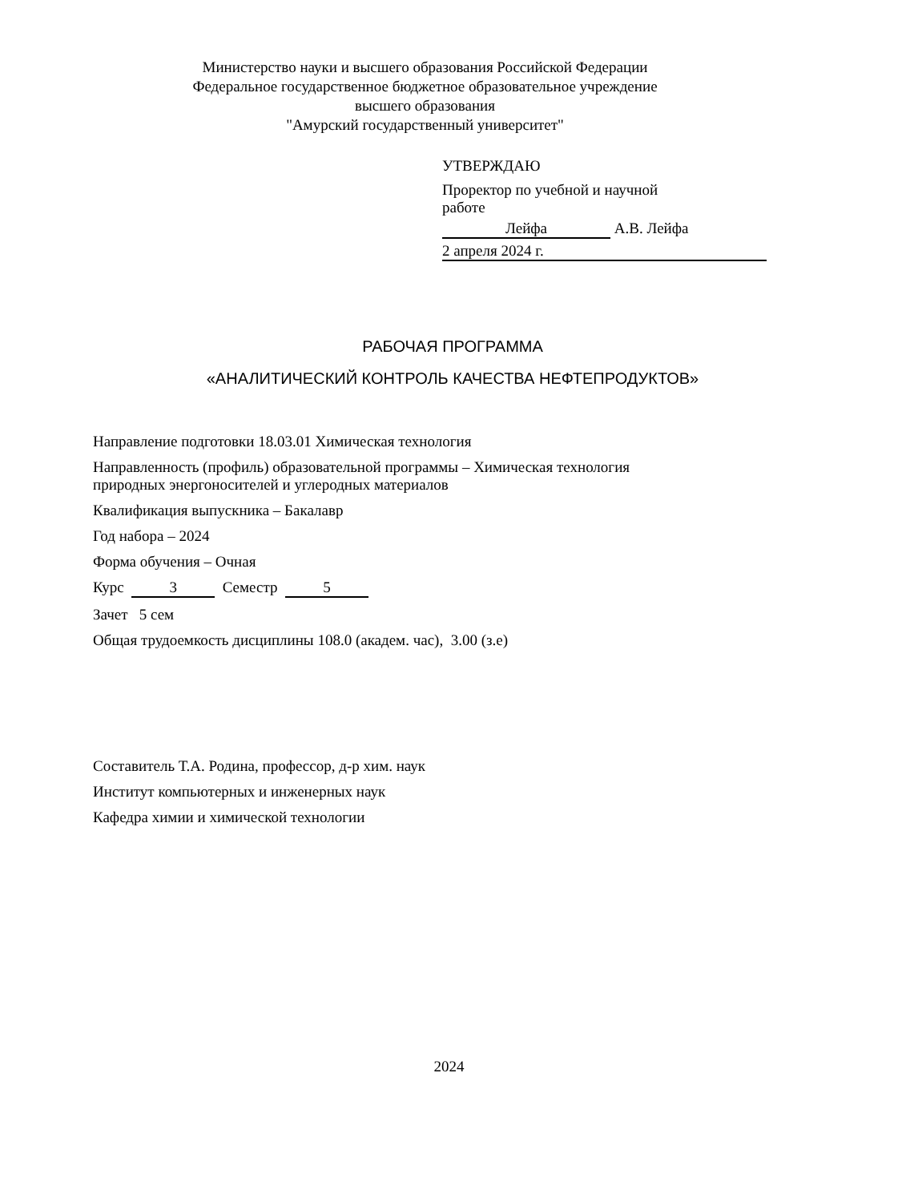Министерство науки и высшего образования Российской Федерации
Федеральное государственное бюджетное образовательное учреждение
высшего образования
"Амурский государственный университет"
УТВЕРЖДАЮ
Проректор по учебной и научной
работе
Лейфа А.В. Лейфа
2 апреля 2024 г.
РАБОЧАЯ ПРОГРАММА
«АНАЛИТИЧЕСКИЙ КОНТРОЛЬ КАЧЕСТВА НЕФТЕПРОДУКТОВ»
Направление подготовки 18.03.01 Химическая технология
Направленность (профиль) образовательной программы – Химическая технология
природных энергоносителей и углеродных материалов
Квалификация выпускника – Бакалавр
Год набора – 2024
Форма обучения – Очная
Курс 3 Семестр 5
Зачет 5 сем
Общая трудоемкость дисциплины 108.0 (академ. час), 3.00 (з.е)
Составитель Т.А. Родина, профессор, д-р хим. наук
Институт компьютерных и инженерных наук
Кафедра химии и химической технологии
2024